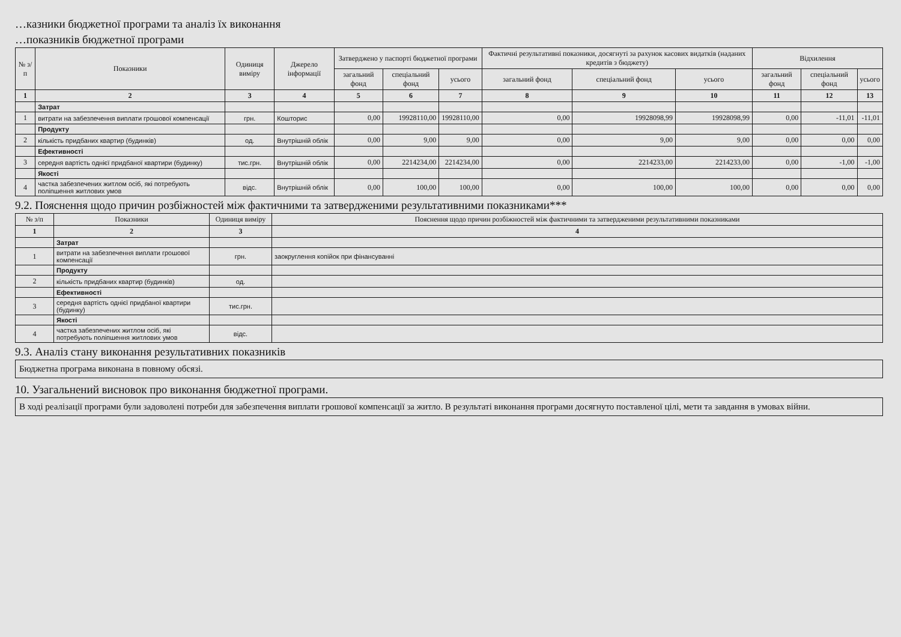…казники бюджетної програми та аналіз їх виконання
…показників бюджетної програми
| № з/п | Показники | Одиниця виміру | Джерело інформації | Затверджено у паспорті бюджетної програми | | | Фактичні результативні показники, досягнуті за рахунок касових видатків (наданих кредитів з бюджету) | | | Відхилення | | |
| --- | --- | --- | --- | --- | --- | --- | --- | --- | --- | --- | --- | --- |
| | | | | загальний фонд | спеціальний фонд | усього | загальний фонд | спеціальний фонд | усього | загальний фонд | спеціальний фонд | усього |
| 1 | 2 | 3 | 4 | 5 | 6 | 7 | 8 | 9 | 10 | 11 | 12 | 13 |
| | Затрат | | | | | | | | | | | |
| 1 | витрати на забезпечення виплати грошової компенсації | грн. | Кошторис | 0,00 | 19928110,00 | 19928110,00 | 0,00 | 19928098,99 | 19928098,99 | 0,00 | -11,01 | -11,01 |
| | Продукту | | | | | | | | | | | |
| 2 | кількість придбаних квартир (будинків) | од. | Внутрішній облік | 0,00 | 9,00 | 9,00 | 0,00 | 9,00 | 9,00 | 0,00 | 0,00 | 0,00 |
| | Ефективності | | | | | | | | | | | |
| 3 | середня вартість однієї придбаної квартири (будинку) | тис.грн. | Внутрішній облік | 0,00 | 2214234,00 | 2214234,00 | 0,00 | 2214233,00 | 2214233,00 | 0,00 | -1,00 | -1,00 |
| | Якості | | | | | | | | | | | |
| 4 | частка забезпечених житлом осіб, які потребують поліпшення житлових умов | відс. | Внутрішній облік | 0,00 | 100,00 | 100,00 | 0,00 | 100,00 | 100,00 | 0,00 | 0,00 | 0,00 |
9.2. Пояснення щодо причин розбіжностей між фактичними та затвердженими результативними показниками***
| № з/п | Показники | Одиниця виміру | Пояснення щодо причин розбіжностей між фактичними та затвердженими результативними показниками |
| --- | --- | --- | --- |
| 1 | 2 | 3 | 4 |
| | Затрат | | |
| 1 | витрати на забезпечення виплати грошової компенсації | грн. | заокруглення копійок при фінансуванні |
| | Продукту | | |
| 2 | кількість придбаних квартир (будинків) | од. | |
| | Ефективності | | |
| 3 | середня вартість однієї придбаної квартири (будинку) | тис.грн. | |
| | Якості | | |
| 4 | частка забезпечених житлом осіб, які потребують поліпшення житлових умов | відс. | |
9.3. Аналіз стану виконання результативних показників
Бюджетна програма виконана в повному обсязі.
10. Узагальнений висновок про виконання бюджетної програми.
В ході реалізації програми були задоволені потреби для забезпечення виплати грошової компенсації за житло. В результаті виконання програми досягнуто поставленої цілі, мети та завдання в умовах війни.